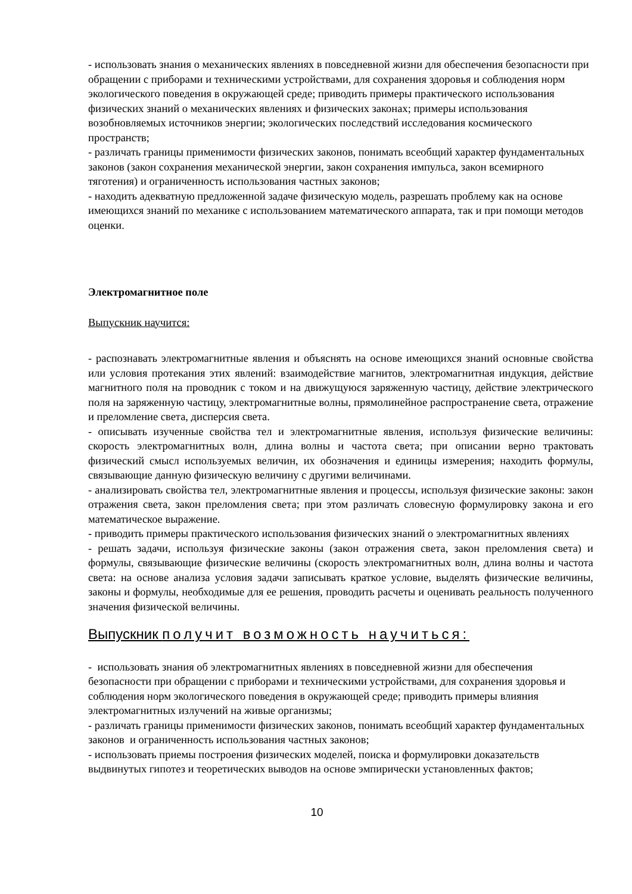- использовать знания о механических явлениях в повседневной жизни для обеспечения безопасности при обращении с приборами и техническими устройствами, для сохранения здоровья и соблюдения норм экологического поведения в окружающей среде; приводить примеры практического использования физических знаний о механических явлениях и физических законах; примеры использования возобновляемых источников энергии; экологических последствий исследования космического пространств;
- различать границы применимости физических законов, понимать всеобщий характер фундаментальных законов (закон сохранения механической энергии, закон сохранения импульса, закон всемирного тяготения) и ограниченность использования частных законов;
- находить адекватную предложенной задаче физическую модель, разрешать проблему как на основе имеющихся знаний по механике с использованием математического аппарата, так и при помощи методов оценки.
Электромагнитное поле
Выпускник научится:
- распознавать электромагнитные явления и объяснять на основе имеющихся знаний основные свойства или условия протекания этих явлений: взаимодействие магнитов, электромагнитная индукция, действие магнитного поля на проводник с током и на движущуюся заряженную частицу, действие электрического поля на заряженную частицу, электромагнитные волны, прямолинейное распространение света, отражение и преломление света, дисперсия света.
- описывать изученные свойства тел и электромагнитные явления, используя физические величины: скорость электромагнитных волн, длина волны и частота света; при описании верно трактовать физический смысл используемых величин, их обозначения и единицы измерения; находить формулы, связывающие данную физическую величину с другими величинами.
- анализировать свойства тел, электромагнитные явления и процессы, используя физические законы: закон отражения света, закон преломления света; при этом различать словесную формулировку закона и его математическое выражение.
- приводить примеры практического использования физических знаний о электромагнитных явлениях
- решать задачи, используя физические законы (закон отражения света, закон преломления света) и формулы, связывающие физические величины (скорость электромагнитных волн, длина волны и частота света: на основе анализа условия задачи записывать краткое условие, выделять физические величины, законы и формулы, необходимые для ее решения, проводить расчеты и оценивать реальность полученного значения физической величины.
Выпускник получит возможность научиться:
- использовать знания об электромагнитных явлениях в повседневной жизни для обеспечения безопасности при обращении с приборами и техническими устройствами, для сохранения здоровья и соблюдения норм экологического поведения в окружающей среде; приводить примеры влияния электромагнитных излучений на живые организмы;
- различать границы применимости физических законов, понимать всеобщий характер фундаментальных законов и ограниченность использования частных законов;
- использовать приемы построения физических моделей, поиска и формулировки доказательств выдвинутых гипотез и теоретических выводов на основе эмпирически установленных фактов;
10